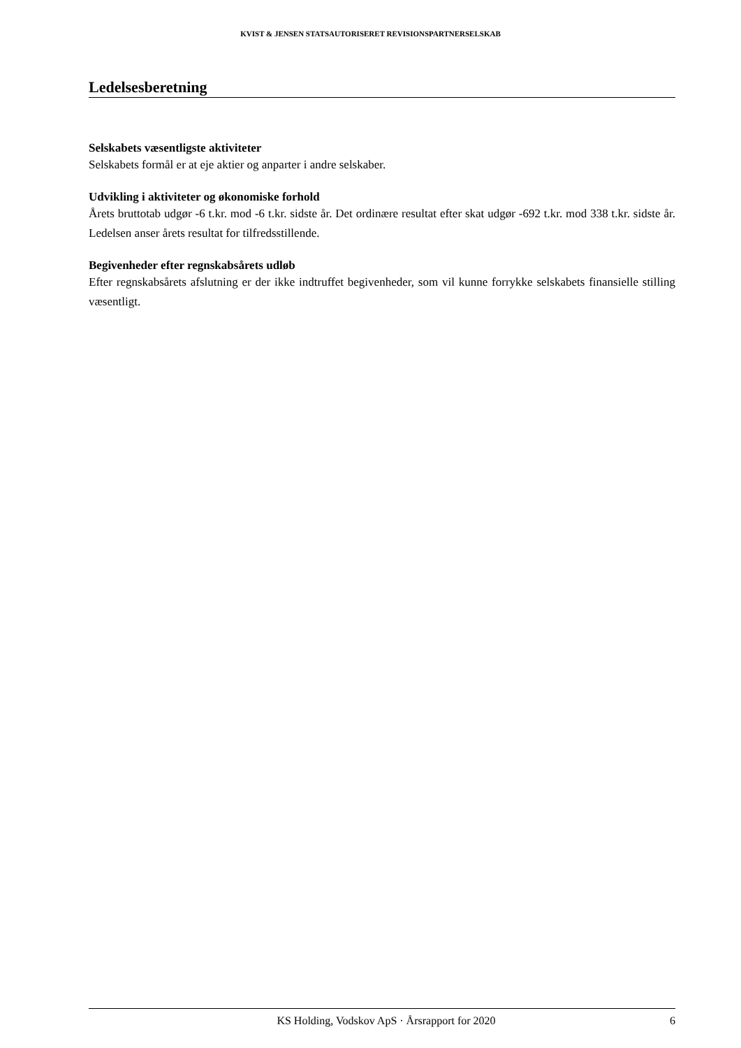KVIST & JENSEN STATSAUTORISERET REVISIONSPARTNERSELSKAB
Ledelsesberetning
Selskabets væsentligste aktiviteter
Selskabets formål er at eje aktier og anparter i andre selskaber.
Udvikling i aktiviteter og økonomiske forhold
Årets bruttotab udgør -6 t.kr. mod -6 t.kr. sidste år. Det ordinære resultat efter skat udgør -692 t.kr. mod 338 t.kr. sidste år. Ledelsen anser årets resultat for tilfredsstillende.
Begivenheder efter regnskabsårets udløb
Efter regnskabsårets afslutning er der ikke indtruffet begivenheder, som vil kunne forrykke selskabets finansielle stilling væsentligt.
KS Holding, Vodskov ApS · Årsrapport for 2020 6